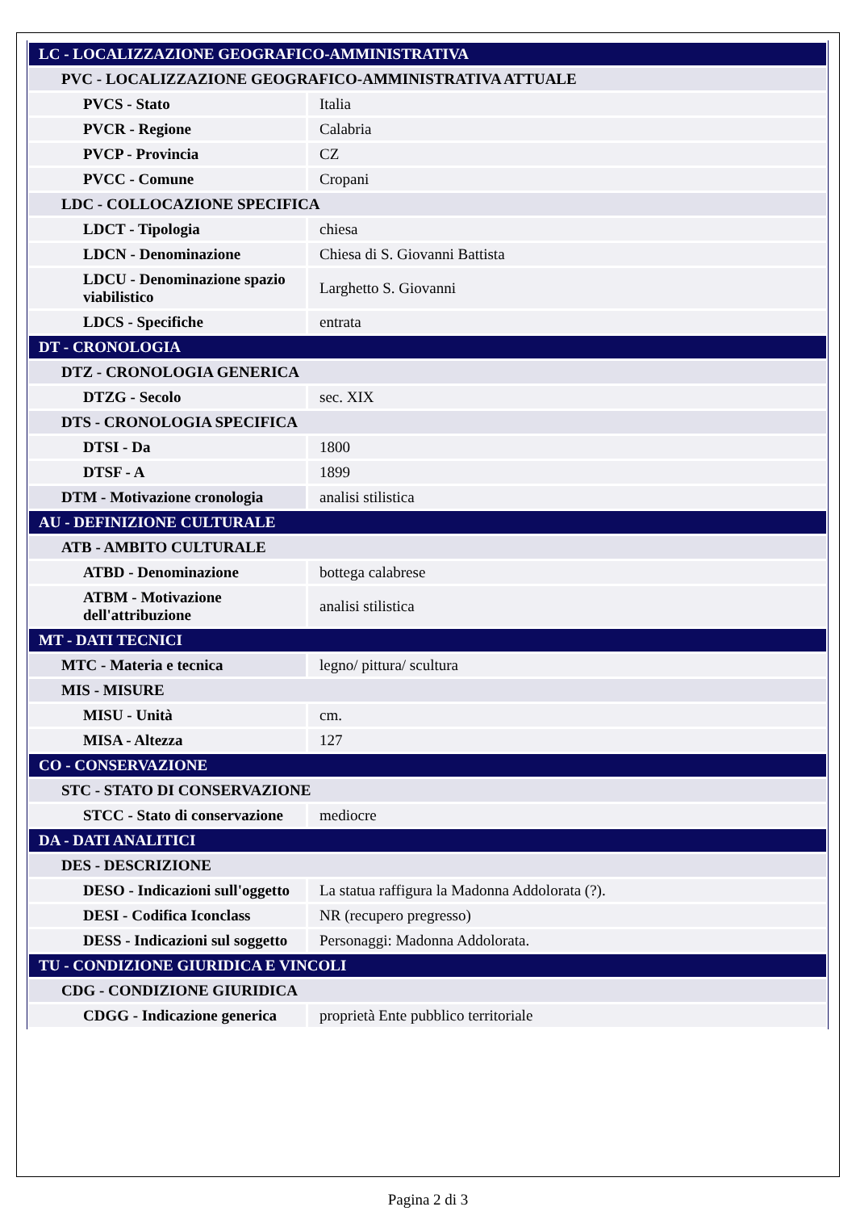| LC - LOCALIZZAZIONE GEOGRAFICO-AMMINISTRATIVA | |
| PVC - LOCALIZZAZIONE GEOGRAFICO-AMMINISTRATIVA ATTUALE | |
| PVCS - Stato | Italia |
| PVCR - Regione | Calabria |
| PVCP - Provincia | CZ |
| PVCC - Comune | Cropani |
| LDC - COLLOCAZIONE SPECIFICA | |
| LDCT - Tipologia | chiesa |
| LDCN - Denominazione | Chiesa di S. Giovanni Battista |
| LDCU - Denominazione spazio viabilistico | Larghetto S. Giovanni |
| LDCS - Specifiche | entrata |
| DT - CRONOLOGIA | |
| DTZ - CRONOLOGIA GENERICA | |
| DTZG - Secolo | sec. XIX |
| DTS - CRONOLOGIA SPECIFICA | |
| DTSI - Da | 1800 |
| DTSF - A | 1899 |
| DTM - Motivazione cronologia | analisi stilistica |
| AU - DEFINIZIONE CULTURALE | |
| ATB - AMBITO CULTURALE | |
| ATBD - Denominazione | bottega calabrese |
| ATBM - Motivazione dell'attribuzione | analisi stilistica |
| MT - DATI TECNICI | |
| MTC - Materia e tecnica | legno/ pittura/ scultura |
| MIS - MISURE | |
| MISU - Unità | cm. |
| MISA - Altezza | 127 |
| CO - CONSERVAZIONE | |
| STC - STATO DI CONSERVAZIONE | |
| STCC - Stato di conservazione | mediocre |
| DA - DATI ANALITICI | |
| DES - DESCRIZIONE | |
| DESO - Indicazioni sull'oggetto | La statua raffigura la Madonna Addolorata (?). |
| DESI - Codifica Iconclass | NR (recupero pregresso) |
| DESS - Indicazioni sul soggetto | Personaggi: Madonna Addolorata. |
| TU - CONDIZIONE GIURIDICA E VINCOLI | |
| CDG - CONDIZIONE GIURIDICA | |
| CDGG - Indicazione generica | proprietà Ente pubblico territoriale |
Pagina 2 di 3